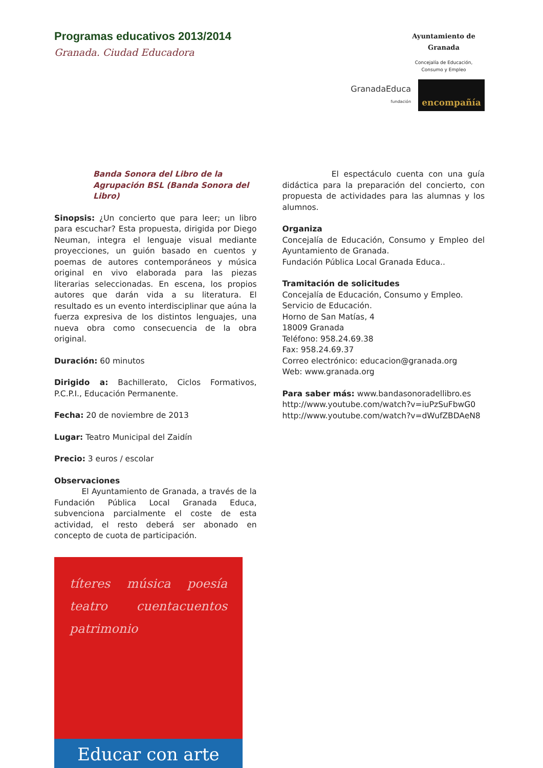Programas educativos 2013/2014
Granada. Ciudad Educadora
Ayuntamiento de Granada
Concejalía de Educación,
Consumo y Empleo
GranadaEduca
fundación
encompañía
Banda Sonora del Libro de la Agrupación BSL (Banda Sonora del Libro)
Sinopsis: ¿Un concierto que para leer; un libro para escuchar? Esta propuesta, dirigida por Diego Neuman, integra el lenguaje visual mediante proyecciones, un guión basado en cuentos y poemas de autores contemporáneos y música original en vivo elaborada para las piezas literarias seleccionadas. En escena, los propios autores que darán vida a su literatura. El resultado es un evento interdisciplinar que aúna la fuerza expresiva de los distintos lenguajes, una nueva obra como consecuencia de la obra original.
Duración: 60 minutos
Dirigido a: Bachillerato, Ciclos Formativos, P.C.P.I., Educación Permanente.
Fecha: 20 de noviembre de 2013
Lugar: Teatro Municipal del Zaidín
Precio: 3 euros / escolar
Observaciones
El Ayuntamiento de Granada, a través de la Fundación Pública Local Granada Educa, subvenciona parcialmente el coste de esta actividad, el resto deberá ser abonado en concepto de cuota de participación.
títeres música poesía teatro cuentacuentos patrimonio
Educar con arte
El espectáculo cuenta con una guía didáctica para la preparación del concierto, con propuesta de actividades para las alumnas y los alumnos.
Organiza
Concejalía de Educación, Consumo y Empleo del Ayuntamiento de Granada.
Fundación Pública Local Granada Educa..
Tramitación de solicitudes
Concejalía de Educación, Consumo y Empleo.
Servicio de Educación.
Horno de San Matías, 4
18009 Granada
Teléfono: 958.24.69.38
Fax: 958.24.69.37
Correo electrónico: educacion@granada.org
Web: www.granada.org
Para saber más: www.bandasonoradellibro.es
http://www.youtube.com/watch?v=iuPzSuFbwG0
http://www.youtube.com/watch?v=dWufZBDAeN8